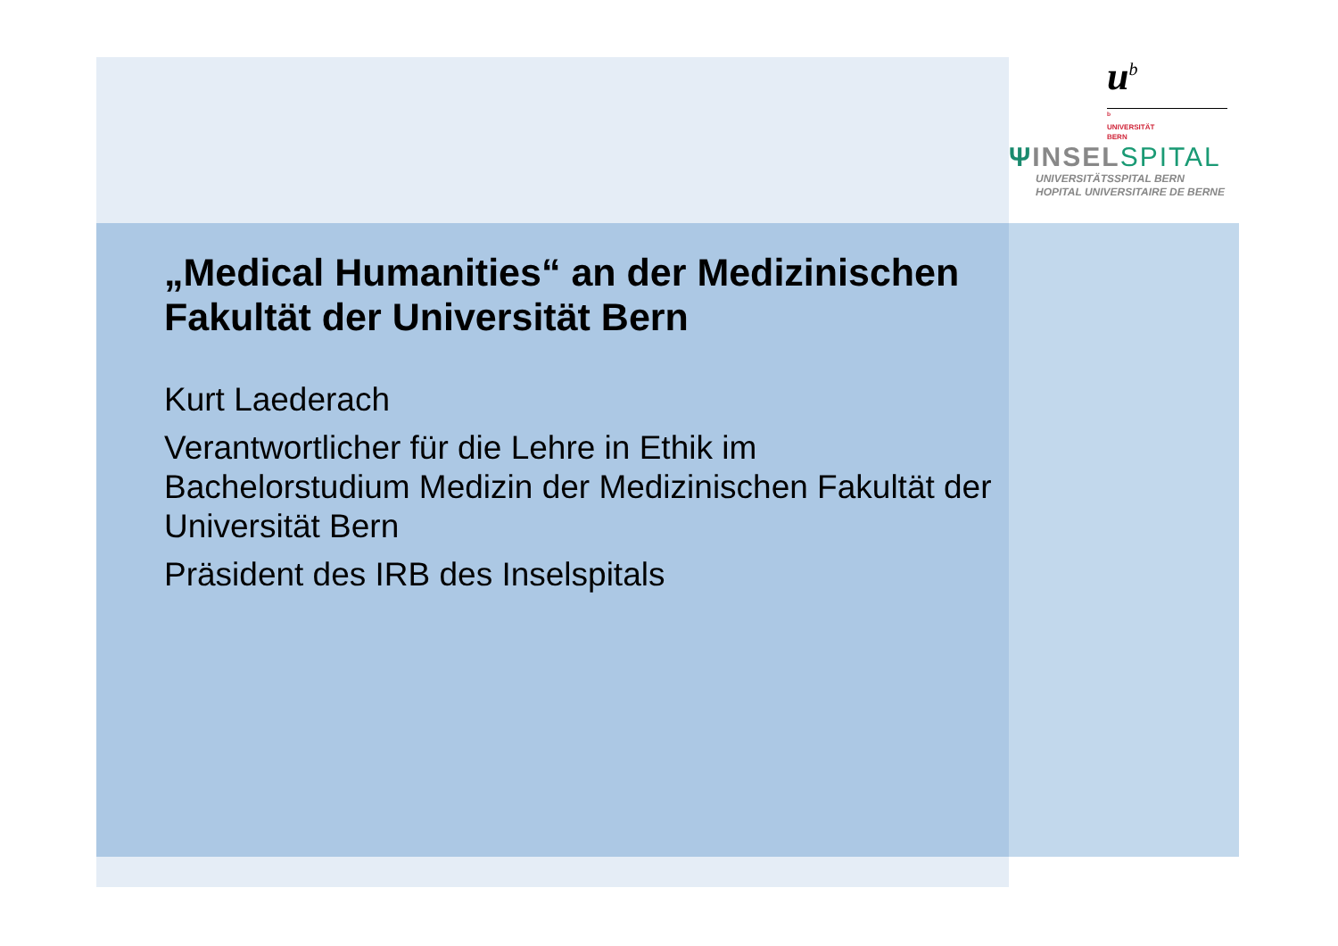u<sup>b</sup>
<sup>b</sup>
UNIVERSITÄT
BERN
ΨINSEL SPITAL
UNIVERSITÄTSSPITAL BERN
HOPITAL UNIVERSITAIRE DE BERNE
„Medical Humanities“ an der Medizinischen Fakultät der Universität Bern
Kurt Laederach
Verantwortlicher für die Lehre in Ethik im Bachelorstudium Medizin der Medizinischen Fakultät der Universität Bern
Präsident des IRB des Inselspitals